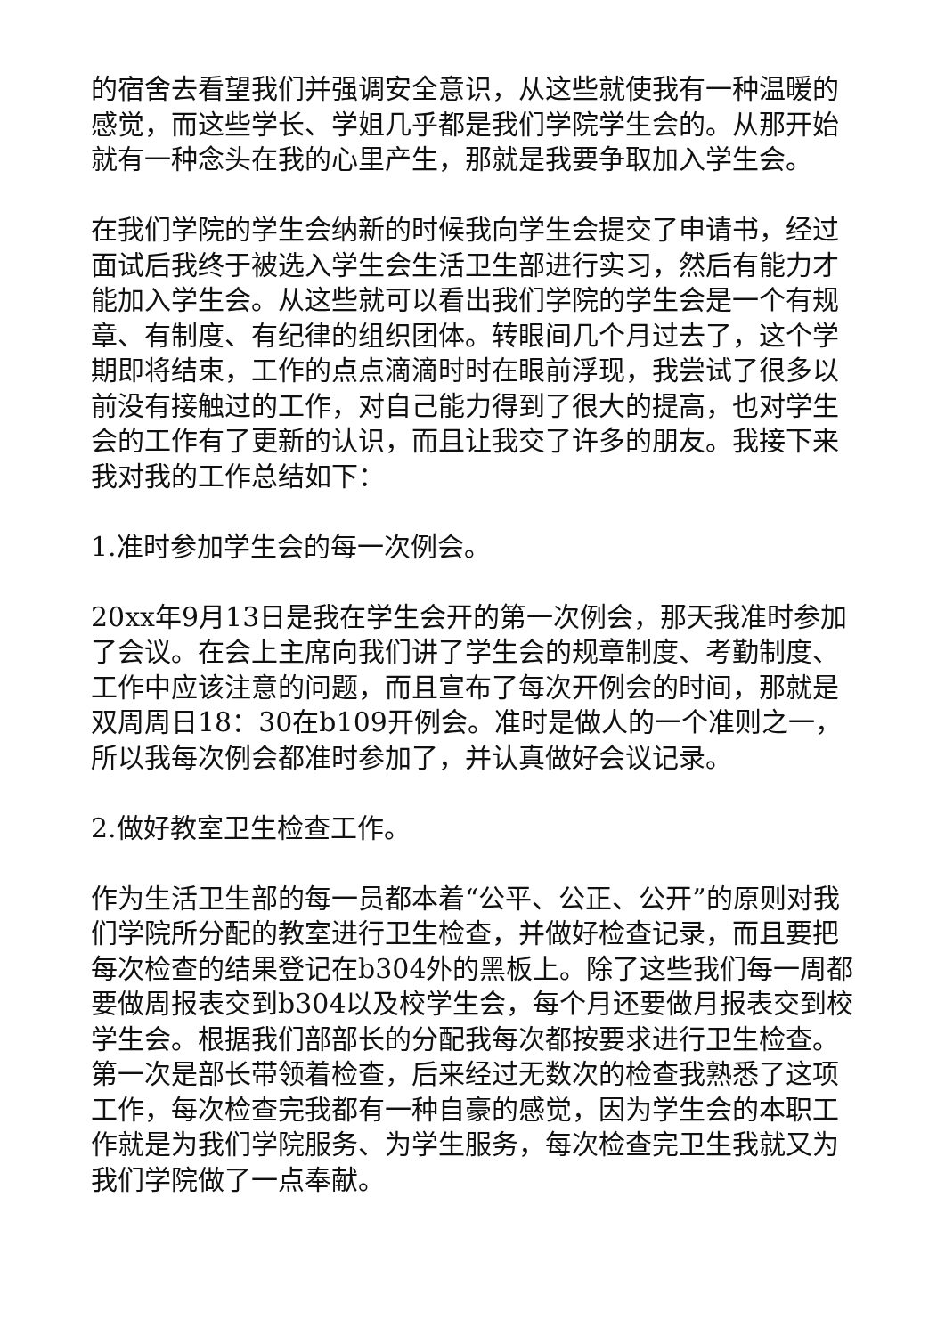的宿舍去看望我们并强调安全意识，从这些就使我有一种温暖的感觉，而这些学长、学姐几乎都是我们学院学生会的。从那开始就有一种念头在我的心里产生，那就是我要争取加入学生会。
在我们学院的学生会纳新的时候我向学生会提交了申请书，经过面试后我终于被选入学生会生活卫生部进行实习，然后有能力才能加入学生会。从这些就可以看出我们学院的学生会是一个有规章、有制度、有纪律的组织团体。转眼间几个月过去了，这个学期即将结束，工作的点点滴滴时时在眼前浮现，我尝试了很多以前没有接触过的工作，对自己能力得到了很大的提高，也对学生会的工作有了更新的认识，而且让我交了许多的朋友。我接下来我对我的工作总结如下：
1.准时参加学生会的每一次例会。
20xx年9月13日是我在学生会开的第一次例会，那天我准时参加了会议。在会上主席向我们讲了学生会的规章制度、考勤制度、工作中应该注意的问题，而且宣布了每次开例会的时间，那就是双周周日18：30在b109开例会。准时是做人的一个准则之一，所以我每次例会都准时参加了，并认真做好会议记录。
2.做好教室卫生检查工作。
作为生活卫生部的每一员都本着“公平、公正、公开”的原则对我们学院所分配的教室进行卫生检查，并做好检查记录，而且要把每次检查的结果登记在b304外的黑板上。除了这些我们每一周都要做周报表交到b304以及校学生会，每个月还要做月报表交到校学生会。根据我们部部长的分配我每次都按要求进行卫生检查。第一次是部长带领着检查，后来经过无数次的检查我熟悉了这项工作，每次检查完我都有一种自豪的感觉，因为学生会的本职工作就是为我们学院服务、为学生服务，每次检查完卫生我就又为我们学院做了一点奉献。